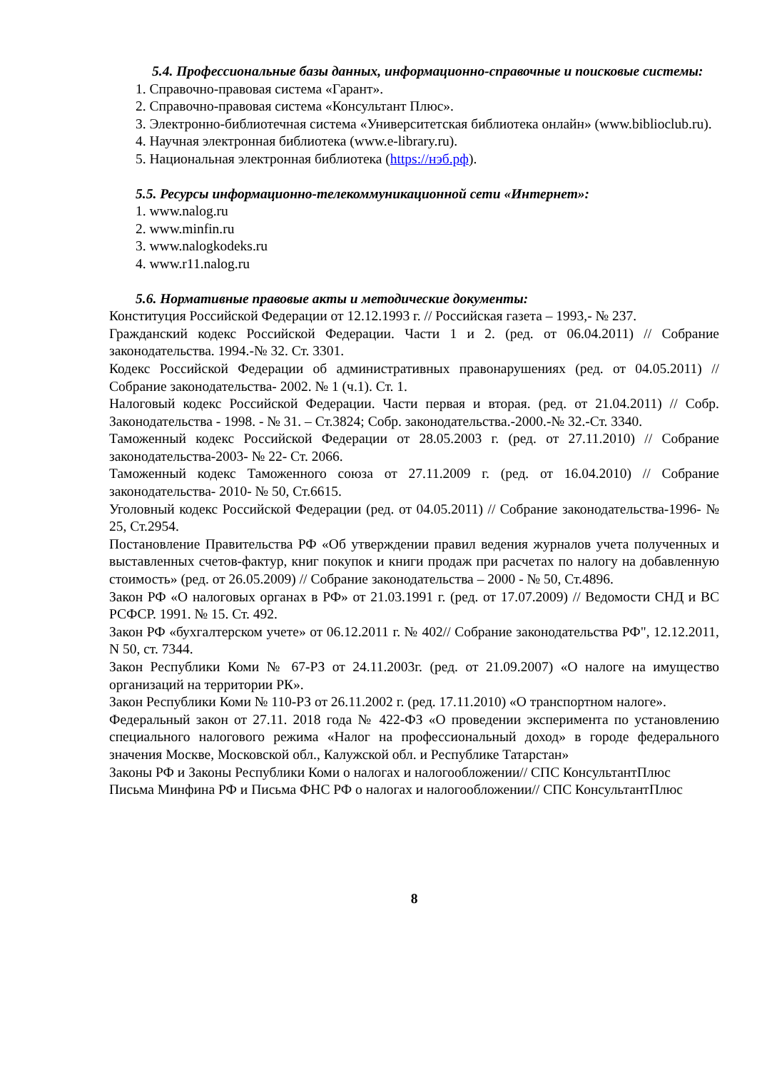5.4. Профессиональные базы данных, информационно-справочные и поисковые системы:
1. Справочно-правовая система «Гарант».
2. Справочно-правовая система «Консультант Плюс».
3. Электронно-библиотечная система «Университетская библиотека онлайн» (www.biblioclub.ru).
4. Научная электронная библиотека (www.e-library.ru).
5. Национальная электронная библиотека (https://нэб.рф).
5.5. Ресурсы информационно-телекоммуникационной сети «Интернет»:
1. www.nalog.ru
2. www.minfin.ru
3. www.nalogkodeks.ru
4. www.r11.nalog.ru
5.6. Нормативные правовые акты и методические документы:
Конституция Российской Федерации от 12.12.1993 г. // Российская газета – 1993,- № 237.
Гражданский кодекс Российской Федерации. Части 1 и 2. (ред. от 06.04.2011) // Собрание законодательства. 1994.-№ 32. Ст. 3301.
Кодекс Российской Федерации об административных правонарушениях (ред. от 04.05.2011) // Собрание законодательства- 2002. № 1 (ч.1). Ст. 1.
Налоговый кодекс Российской Федерации. Части первая и вторая. (ред. от 21.04.2011) // Собр. Законодательства - 1998. - № 31. – Ст.3824; Собр. законодательства.-2000.-№ 32.-Ст. 3340.
Таможенный кодекс Российской Федерации от 28.05.2003 г. (ред. от 27.11.2010) // Собрание законодательства-2003- № 22- Ст. 2066.
Таможенный кодекс Таможенного союза от 27.11.2009 г. (ред. от 16.04.2010) // Собрание законодательства- 2010- № 50, Ст.6615.
Уголовный кодекс Российской Федерации (ред. от 04.05.2011) // Собрание законодательства-1996- № 25, Ст.2954.
Постановление Правительства РФ «Об утверждении правил ведения журналов учета полученных и выставленных счетов-фактур, книг покупок и книги продаж при расчетах по налогу на добавленную стоимость» (ред. от 26.05.2009) // Собрание законодательства – 2000 - № 50, Ст.4896.
Закон РФ «О налоговых органах в РФ» от 21.03.1991 г. (ред. от 17.07.2009) // Ведомости СНД и ВС РСФСР. 1991. № 15. Ст. 492.
Закон РФ «бухгалтерском учете» от 06.12.2011 г. № 402// Собрание законодательства РФ", 12.12.2011, N 50, ст. 7344.
Закон Республики Коми № 67-РЗ от 24.11.2003г. (ред. от 21.09.2007) «О налоге на имущество организаций на территории РК».
Закон Республики Коми № 110-РЗ от 26.11.2002 г. (ред. 17.11.2010) «О транспортном налоге».
Федеральный закон от 27.11. 2018 года № 422-ФЗ «О проведении эксперимента по установлению специального налогового режима «Налог на профессиональный доход» в городе федерального значения Москве, Московской обл., Калужской обл. и Республике Татарстан»
Законы РФ и Законы Республики Коми о налогах и налогообложении// СПС КонсультантПлюс
Письма Минфина РФ и Письма ФНС РФ о налогах и налогообложении// СПС КонсультантПлюс
8